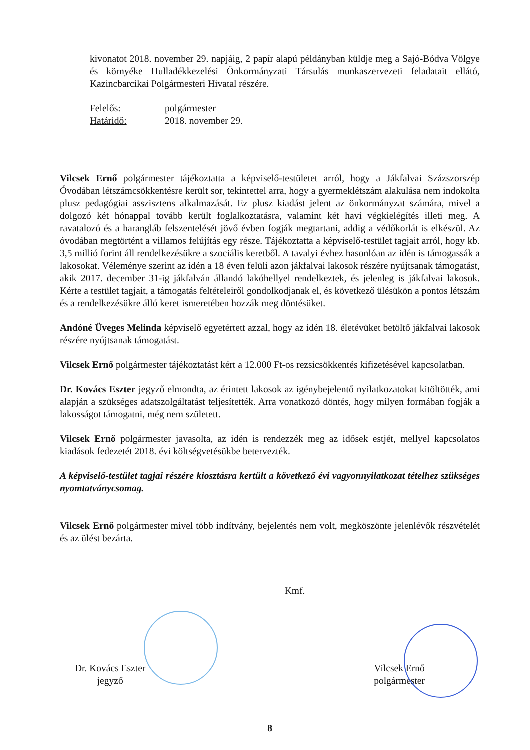kivonatot 2018. november 29. napjáig, 2 papír alapú példányban küldje meg a Sajó-Bódva Völgye és környéke Hulladékkezelési Önkormányzati Társulás munkaszervezeti feladatait ellátó, Kazincbarcikai Polgármesteri Hivatal részére.
| Felelős: | polgármester |
| Határidő: | 2018. november 29. |
Vilcsek Ernő polgármester tájékoztatta a képviselő-testületet arról, hogy a Jákfalvai Százszorszép Óvodában létszámcsökkentésre került sor, tekintettel arra, hogy a gyermeklétszám alakulása nem indokolta plusz pedagógiai asszisztens alkalmazását. Ez plusz kiadást jelent az önkormányzat számára, mivel a dolgozó két hónappal tovább került foglalkoztatásra, valamint két havi végkielégítés illeti meg. A ravatalozó és a harangláb felszentelését jövő évben fogják megtartani, addig a védőkorlát is elkészül. Az óvodában megtörtént a villamos felújítás egy része. Tájékoztatta a képviselő-testület tagjait arról, hogy kb. 3,5 millió forint áll rendelkezésükre a szociális keretből. A tavalyi évhez hasonlóan az idén is támogassák a lakosokat. Véleménye szerint az idén a 18 éven felüli azon jákfalvai lakosok részére nyújtsanak támogatást, akik 2017. december 31-ig jákfalván állandó lakóhellyel rendelkeztek, és jelenleg is jákfalvai lakosok. Kérte a testület tagjait, a támogatás feltételeiről gondolkodjanak el, és következő ülésükön a pontos létszám és a rendelkezésükre álló keret ismeretében hozzák meg döntésüket.
Andóné Üveges Melinda képviselő egyetértett azzal, hogy az idén 18. életévüket betöltő jákfalvai lakosok részére nyújtsanak támogatást.
Vilcsek Ernő polgármester tájékoztatást kért a 12.000 Ft-os rezsicsökkentés kifizetésével kapcsolatban.
Dr. Kovács Eszter jegyző elmondta, az érintett lakosok az igénybejelentő nyilatkozatokat kitöltötték, ami alapján a szükséges adatszolgáltatást teljesítették. Arra vonatkozó döntés, hogy milyen formában fogják a lakosságot támogatni, még nem született.
Vilcsek Ernő polgármester javasolta, az idén is rendezzék meg az idősek estjét, mellyel kapcsolatos kiadások fedezetét 2018. évi költségvetésükbe betervezték.
A képviselő-testület tagjai részére kiosztásra kertült a következő évi vagyonnyilatkozat tételhez szükséges nyomtatványcsomag.
Vilcsek Ernő polgármester mivel több indítvány, bejelentés nem volt, megköszönte jelenlévők részvételét és az ülést bezárta.
Kmf.
Dr. Kovács Eszter
jegyző
Vilcsek Ernő
polgármester
8